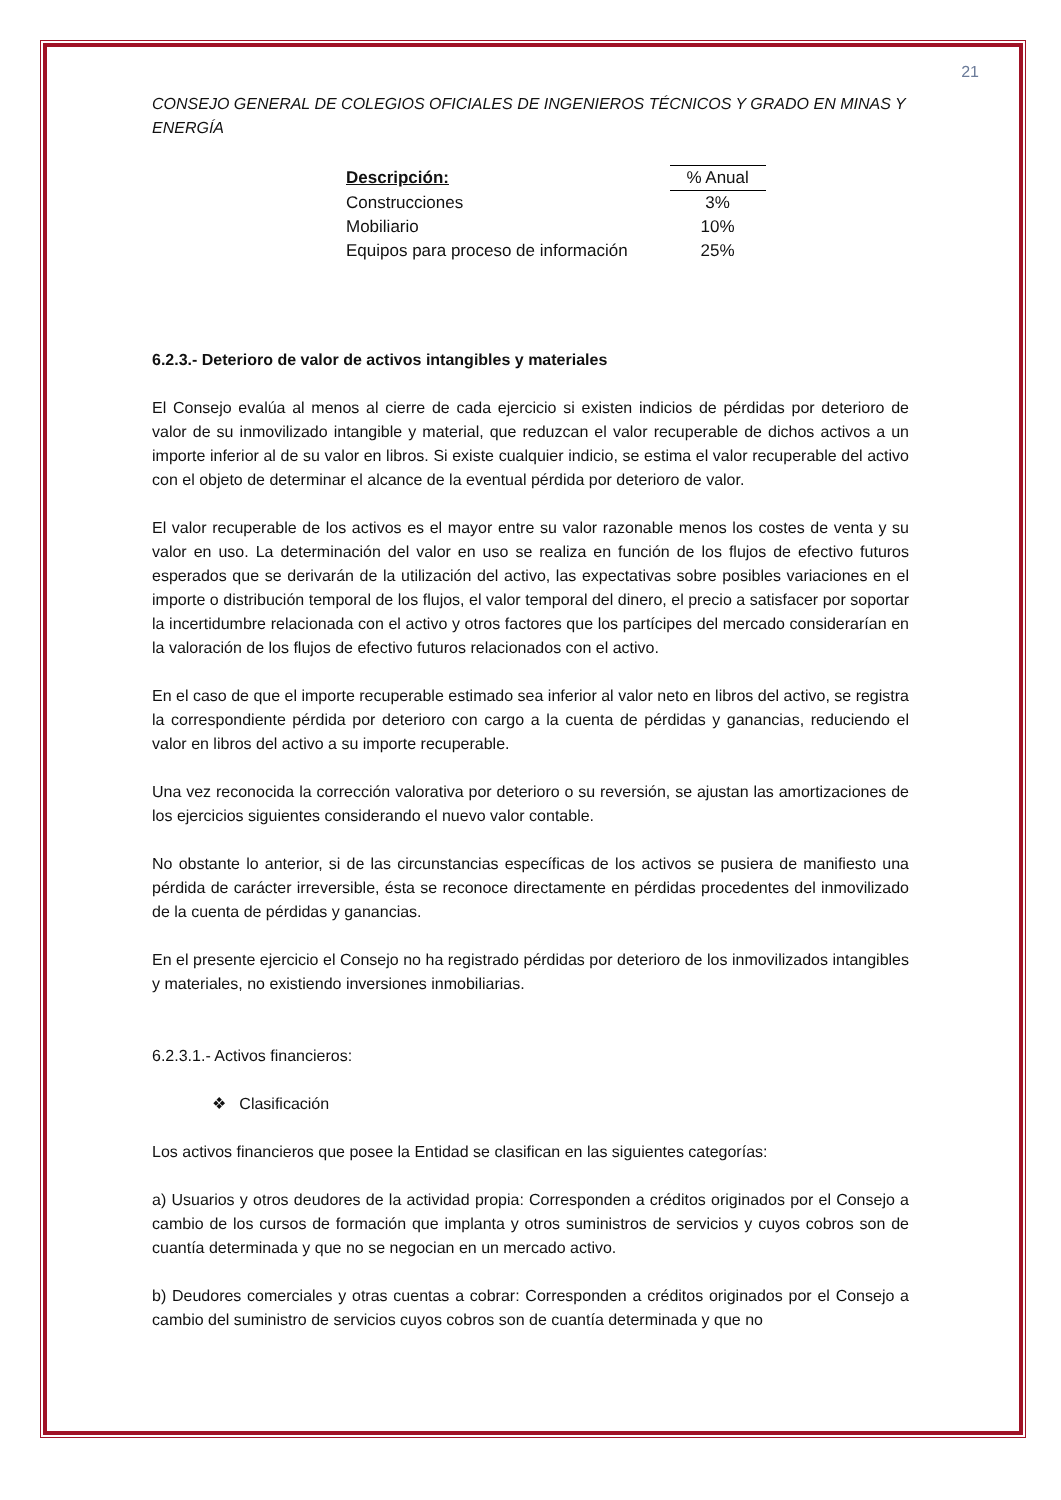21
CONSEJO GENERAL DE COLEGIOS OFICIALES DE INGENIEROS TÉCNICOS Y GRADO EN MINAS Y ENERGÍA
| Descripción: | | % Anual |
| --- | --- | --- |
| Construcciones | | 3% |
| Mobiliario | | 10% |
| Equipos para proceso de información | | 25% |
6.2.3.- Deterioro de valor de activos intangibles y materiales
El Consejo evalúa al menos al cierre de cada ejercicio si existen indicios de pérdidas por deterioro de valor de su inmovilizado intangible y material, que reduzcan el valor recuperable de dichos activos a un importe inferior al de su valor en libros. Si existe cualquier indicio, se estima el valor recuperable del activo con el objeto de determinar el alcance de la eventual pérdida por deterioro de valor.
El valor recuperable de los activos es el mayor entre su valor razonable menos los costes de venta y su valor en uso. La determinación del valor en uso se realiza en función de los flujos de efectivo futuros esperados que se derivarán de la utilización del activo, las expectativas sobre posibles variaciones en el importe o distribución temporal de los flujos, el valor temporal del dinero, el precio a satisfacer por soportar la incertidumbre relacionada con el activo y otros factores que los partícipes del mercado considerarían en la valoración de los flujos de efectivo futuros relacionados con el activo.
En el caso de que el importe recuperable estimado sea inferior al valor neto en libros del activo, se registra la correspondiente pérdida por deterioro con cargo a la cuenta de pérdidas y ganancias, reduciendo el valor en libros del activo a su importe recuperable.
Una vez reconocida la corrección valorativa por deterioro o su reversión, se ajustan las amortizaciones de los ejercicios siguientes considerando el nuevo valor contable.
No obstante lo anterior, si de las circunstancias específicas de los activos se pusiera de manifiesto una pérdida de carácter irreversible, ésta se reconoce directamente en pérdidas procedentes del inmovilizado de la cuenta de pérdidas y ganancias.
En el presente ejercicio el Consejo no ha registrado pérdidas por deterioro de los inmovilizados intangibles y materiales, no existiendo inversiones inmobiliarias.
6.2.3.1.- Activos financieros:
❖ Clasificación
Los activos financieros que posee la Entidad se clasifican en las siguientes categorías:
a) Usuarios y otros deudores de la actividad propia: Corresponden a créditos originados por el Consejo a cambio de los cursos de formación que implanta y otros suministros de servicios y cuyos cobros son de cuantía determinada y que no se negocian en un mercado activo.
b) Deudores comerciales y otras cuentas a cobrar: Corresponden a créditos originados por el Consejo a cambio del suministro de servicios cuyos cobros son de cuantía determinada y que no